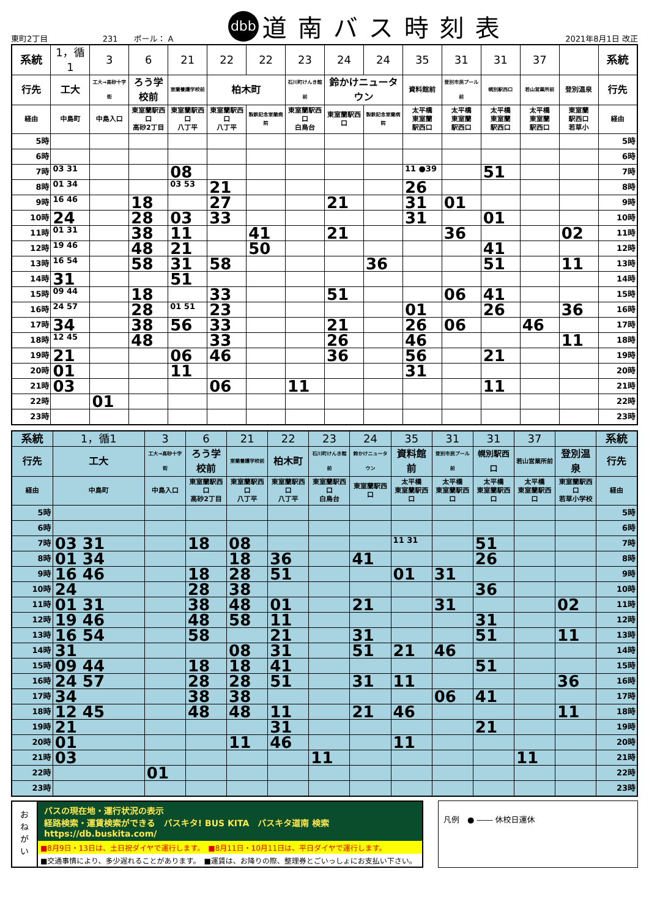東町2丁目 231　　ポール： A
dbb 道南バス時刻表
2021年8月1日 改正
| 系統 | 1，循1 | 3 | 6 | 21 | 22 | 22 | 23 | 24 | 24 | 35 | 31 | 31 | 37 | | 系統 |
| --- | --- | --- | --- | --- | --- | --- | --- | --- | --- | --- | --- | --- | --- | --- | --- |
| 行先 | 工大 | 工大→高砂十字街 | ろう学校前 | 室蘭養護学校前 | 柏木町 | | 石川町けんき館前 | 鈴かけニュータウン | | 資料館前 | 登別市民プール前 | 幌別駅西口 | 若山営業所前 | 登別温泉 | 行先 |
| 経由 | 中島町 | 中島入口 | 東室蘭駅西口 高砂2丁目 | 東室蘭駅西口 八丁平 | 東室蘭駅西口 八丁平 | 製鉄記念室蘭病院 | 東室蘭駅西口 白鳥台 | 東室蘭駅西口 | 製鉄記念室蘭病院 | 太平橋 東室蘭 駅西口 | 太平橋 東室蘭 駅西口 | 太平橋 東室蘭 駅西口 | 太平橋 東室蘭 駅西口 | 東室蘭 駅西口 若草小 | 経由 |
| 5時 | | | | | | | | | | | | | | | 5時 |
| 6時 | | | | | | | | | | | | | | | 6時 |
| 7時 | 03 31 | | | 08 | | | | | | 11 ●39 | | 51 | | | 7時 |
| 8時 | 01 34 | | | 03 53 | 21 | | | | | 26 | | | | | 8時 |
| 9時 | 16 46 | | 18 | | 27 | | | 21 | | 31 | 01 | | | | 9時 |
| 10時 | 24 | | 28 | 03 | 33 | | | | | 31 | | 01 | | | 10時 |
| 11時 | 01 31 | | 38 | 11 | | 41 | | 21 | | | 36 | | | 02 | 11時 |
| 12時 | 19 46 | | 48 | 21 | | 50 | | | | | | 41 | | | 12時 |
| 13時 | 16 54 | | 58 | 31 | 58 | | | | 36 | | | 51 | | 11 | 13時 |
| 14時 | 31 | | | 51 | | | | | | | | | | | 14時 |
| 15時 | 09 44 | | 18 | | 33 | | | 51 | | | 06 | 41 | | | 15時 |
| 16時 | 24 57 | | 28 | 01 51 | 23 | | | | | 01 | | 26 | | 36 | 16時 |
| 17時 | 34 | | 38 | 56 | 33 | | | 21 | | 26 | 06 | | 46 | | 17時 |
| 18時 | 12 45 | | 48 | | 33 | | | 26 | | 46 | | | | 11 | 18時 |
| 19時 | 21 | | | 06 | 46 | | | 36 | | 56 | | 21 | | | 19時 |
| 20時 | 01 | | | 11 | | | | | | 31 | | | | | 20時 |
| 21時 | 03 | | | | 06 | | 11 | | | | | 11 | | | 21時 |
| 22時 | | 01 | | | | | | | | | | | | | 22時 |
| 23時 | | | | | | | | | | | | | | | 23時 |
| 系統 | 1，循1 | 3 | 6 | 21 | 22 | 23 | 24 | 35 | 31 | 31 | 37 | | 系統 |
| --- | --- | --- | --- | --- | --- | --- | --- | --- | --- | --- | --- | --- | --- |
| 行先 | 工大 | 工大→高砂十字街 | ろう学校前 | 室蘭養護学校前 | 柏木町 | 石川町けんき館前 | 鈴かけニュータウン | 資料館前 | 登別市民プール前 | 幌別駅西口 | 若山営業所前 | 登別温泉 | 行先 |
| 経由 | 中島町 | 中島入口 | 東室蘭駅西口 高砂2丁目 | 東室蘭駅西口 八丁平 | 東室蘭駅西口 八丁平 | 東室蘭駅西口 白鳥台 | 東室蘭駅西口 | 太平橋 東室蘭駅西口 | 太平橋 東室蘭駅西口 | 太平橋 東室蘭駅西口 | 太平橋 東室蘭駅西口 | 東室蘭駅西口 若草小学校 | 経由 |
| 5時 | | | | | | | | | | | | | 5時 |
| 6時 | | | | | | | | | | | | | 6時 |
| 7時 | 03 31 | | 18 | 08 | | | | 11 31 | | 51 | | | 7時 |
| 8時 | 01 34 | | | 18 | 36 | | 41 | | | 26 | | | 8時 |
| 9時 | 16 46 | | 18 | 28 | 51 | | | 01 | 31 | | | | 9時 |
| 10時 | 24 | | 28 | 38 | | | | | | 36 | | | 10時 |
| 11時 | 01 31 | | 38 | 48 | 01 | | 21 | | 31 | | | 02 | 11時 |
| 12時 | 19 46 | | 48 | 58 | 11 | | | | | 31 | | | 12時 |
| 13時 | 16 54 | | 58 | | 21 | | 31 | | | 51 | | 11 | 13時 |
| 14時 | 31 | | | 08 | 31 | | 51 | 21 | 46 | | | | 14時 |
| 15時 | 09 44 | | 18 | 18 | 41 | | | | | 51 | | | 15時 |
| 16時 | 24 57 | | 28 | 28 | 51 | | 31 | 11 | | | | 36 | 16時 |
| 17時 | 34 | | 38 | 38 | | | | | 06 | 41 | | | 17時 |
| 18時 | 12 45 | | 48 | 48 | 11 | | 21 | 46 | | | | 11 | 18時 |
| 19時 | 21 | | | | 31 | | | | | 21 | | | 19時 |
| 20時 | 01 | | | 11 | 46 | | | 11 | | | | | 20時 |
| 21時 | 03 | | | | | 11 | | | | | 11 | | 21時 |
| 22時 | | 01 | | | | | | | | | | | 22時 |
| 23時 | | | | | | | | | | | | | 23時 |
お
ね
が
い
バスの現在地・運行状況の表示
経路検索・運賃検索ができる　バスキタ! BUS KITA　バスキタ道南 検索 https://db.buskita.com/
■8月9日・13日は、土日祝ダイヤで運行します。　■8月11日・10月11日は、平日ダイヤで運行します。
■交通事情により、多少遅れることがあります。　■運賃は、お降りの際、整理券とごいっしょにお支払い下さい。
凡例　● ―― 休校日運休